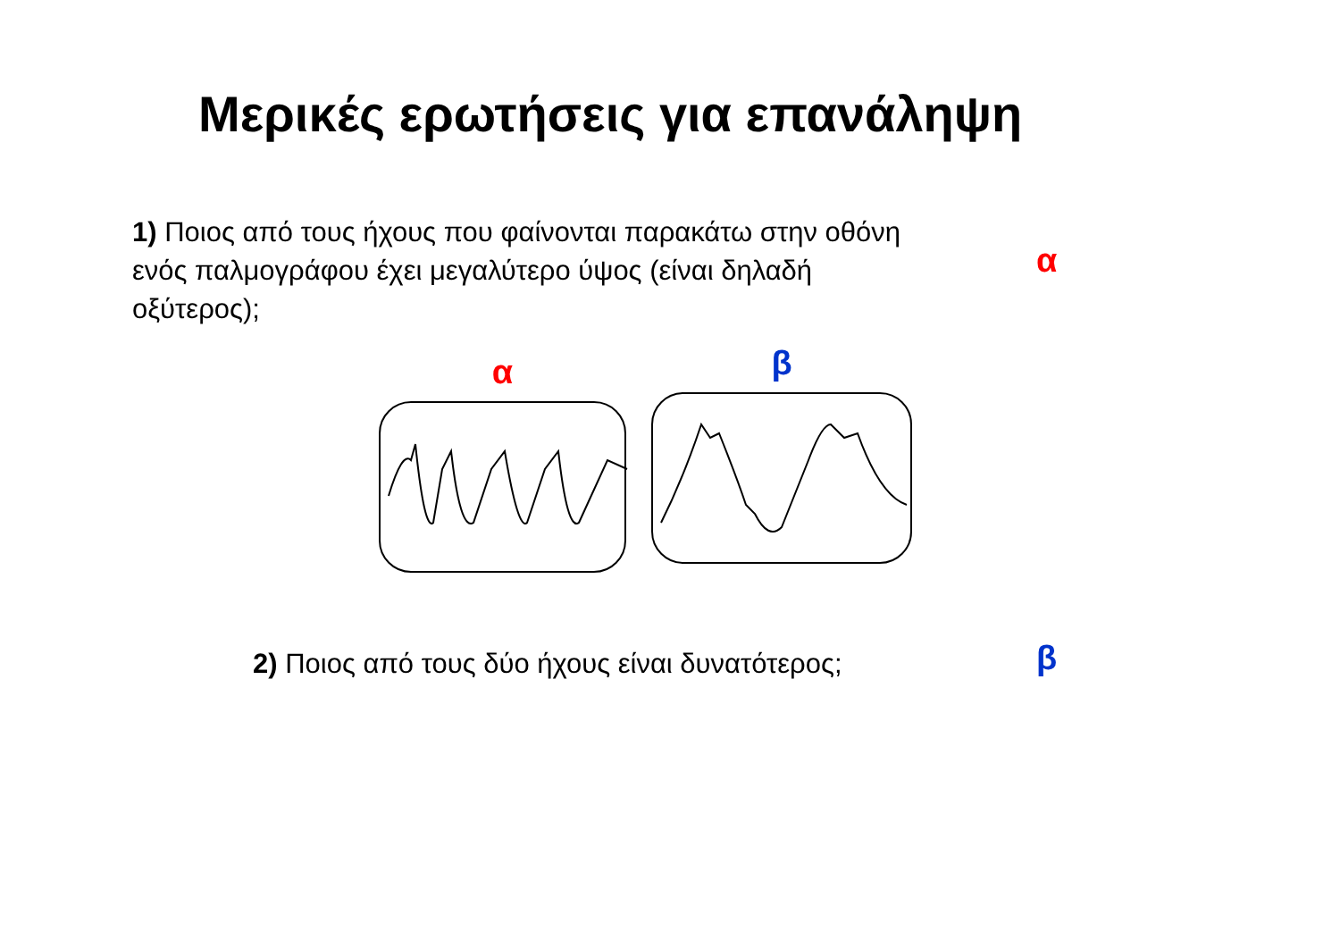Μερικές ερωτήσεις για επανάληψη
1) Ποιος από τους ήχους που φαίνονται παρακάτω στην οθόνη ενός παλμογράφου έχει μεγαλύτερο ύψος (είναι δηλαδή οξύτερος);
α
α
β
2) Ποιος από τους δύο ήχους είναι δυνατότερος;
β